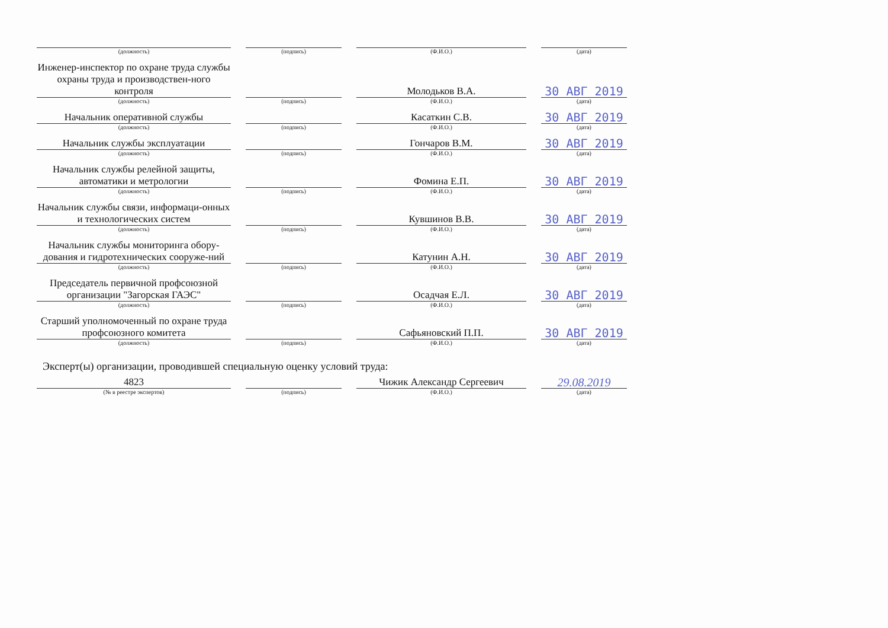| (должность) | (подпись) | (Ф.И.О.) | (дата) |
| Инженер-инспектор по охране труда службы охраны труда и производствен-ного контроля | | Молодьков В.А. | 30 АВГ 2019 |
| (должность) | (подпись) | (Ф.И.О.) | (дата) |
| Начальник оперативной службы | | Касаткин С.В. | 30 АВГ 2019 |
| (должность) | (подпись) | (Ф.И.О.) | (дата) |
| Начальник службы эксплуатации | | Гончаров В.М. | 30 АВГ 2019 |
| (должность) | (подпись) | (Ф.И.О.) | (дата) |
| Начальник службы релейной защиты, автоматики и метрологии | | Фомина Е.П. | 30 АВГ 2019 |
| (должность) | (подпись) | (Ф.И.О.) | (дата) |
| Начальник службы связи, информаци-онных и технологических систем | | Кувшинов В.В. | 30 АВГ 2019 |
| (должность) | (подпись) | (Ф.И.О.) | (дата) |
| Начальник службы мониторинга обору-дования и гидротехнических сооруже-ний | | Катунин А.Н. | 30 АВГ 2019 |
| (должность) | (подпись) | (Ф.И.О.) | (дата) |
| Председатель первичной профсоюзной организации "Загорская ГАЭС" | | Осадчая Е.Л. | 30 АВГ 2019 |
| (должность) | (подпись) | (Ф.И.О.) | (дата) |
| Старший уполномоченный по охране труда профсоюзного комитета | | Сафьяновский П.П. | 30 АВГ 2019 |
| (должность) | (подпись) | (Ф.И.О.) | (дата) |
Эксперт(ы) организации, проводившей специальную оценку условий труда:
| 4823 | | Чижик Александр Сергеевич | 29.08.2019 |
| (№ в реестре экспертов) | (подпись) | (Ф.И.О.) | (дата) |